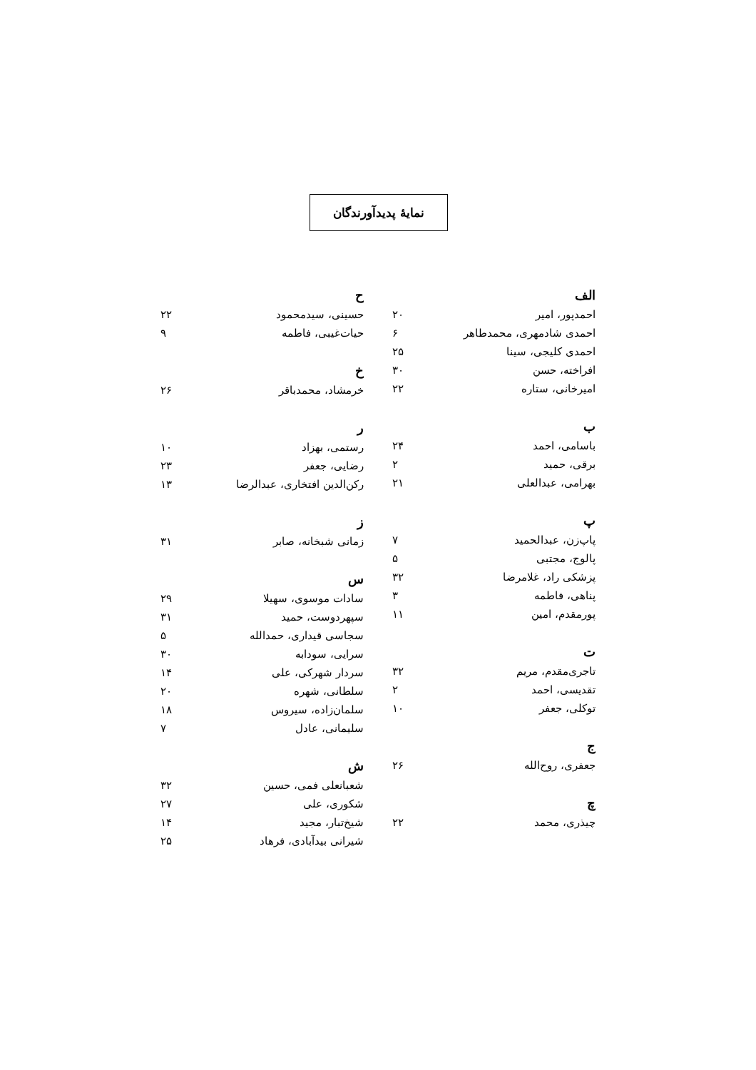نمایهٔ پدیدآورندگان
الف
احمدپور، امیر ۲۰
احمدی شادمهری، محمدطاهر ۶
احمدی کلیجی، سینا ۲۵
افراخته، حسن ۳۰
امیرخانی، ستاره ۲۲
ب
باسامی، احمد ۲۴
برقی، حمید ۲
بهرامی، عبدالعلی ۲۱
پ
پاپ‌زن، عبدالحمید ۷
پالوج، مجتبی ۵
پزشکی راد، غلامرضا ۳۲
پناهی، فاطمه ۳
پورمقدم، امین ۱۱
ت
تاجری‌مقدم، مریم ۳۲
تقدیسی، احمد ۲
توکلی، جعفر ۱۰
ج
جعفری، روح‌الله ۲۶
چ
چیذری، محمد ۲۲
ح
حسینی، سیدمحمود ۲۲
حیات‌غیبی، فاطمه ۹
خ
خرمشاد، محمدباقر ۲۶
ر
رستمی، بهزاد ۱۰
رضایی، جعفر ۲۳
رکن‌الدین افتخاری، عبدالرضا ۱۳
ز
زمانی شبخانه، صابر ۳۱
س
سادات موسوی، سهیلا ۲۹
سپهردوست، حمید ۳۱
سجاسی قیداری، حمدالله ۵
سرایی، سودابه ۳۰
سردار شهرکی، علی ۱۴
سلطانی، شهره ۲۰
سلمان‌زاده، سیروس ۱۸
سلیمانی، عادل ۷
ش
شعبانعلی فمی، حسین ۳۲
شکوری، علی ۲۷
شیخ‌تبار، مجید ۱۴
شیرانی بیدآبادی، فرهاد ۲۵